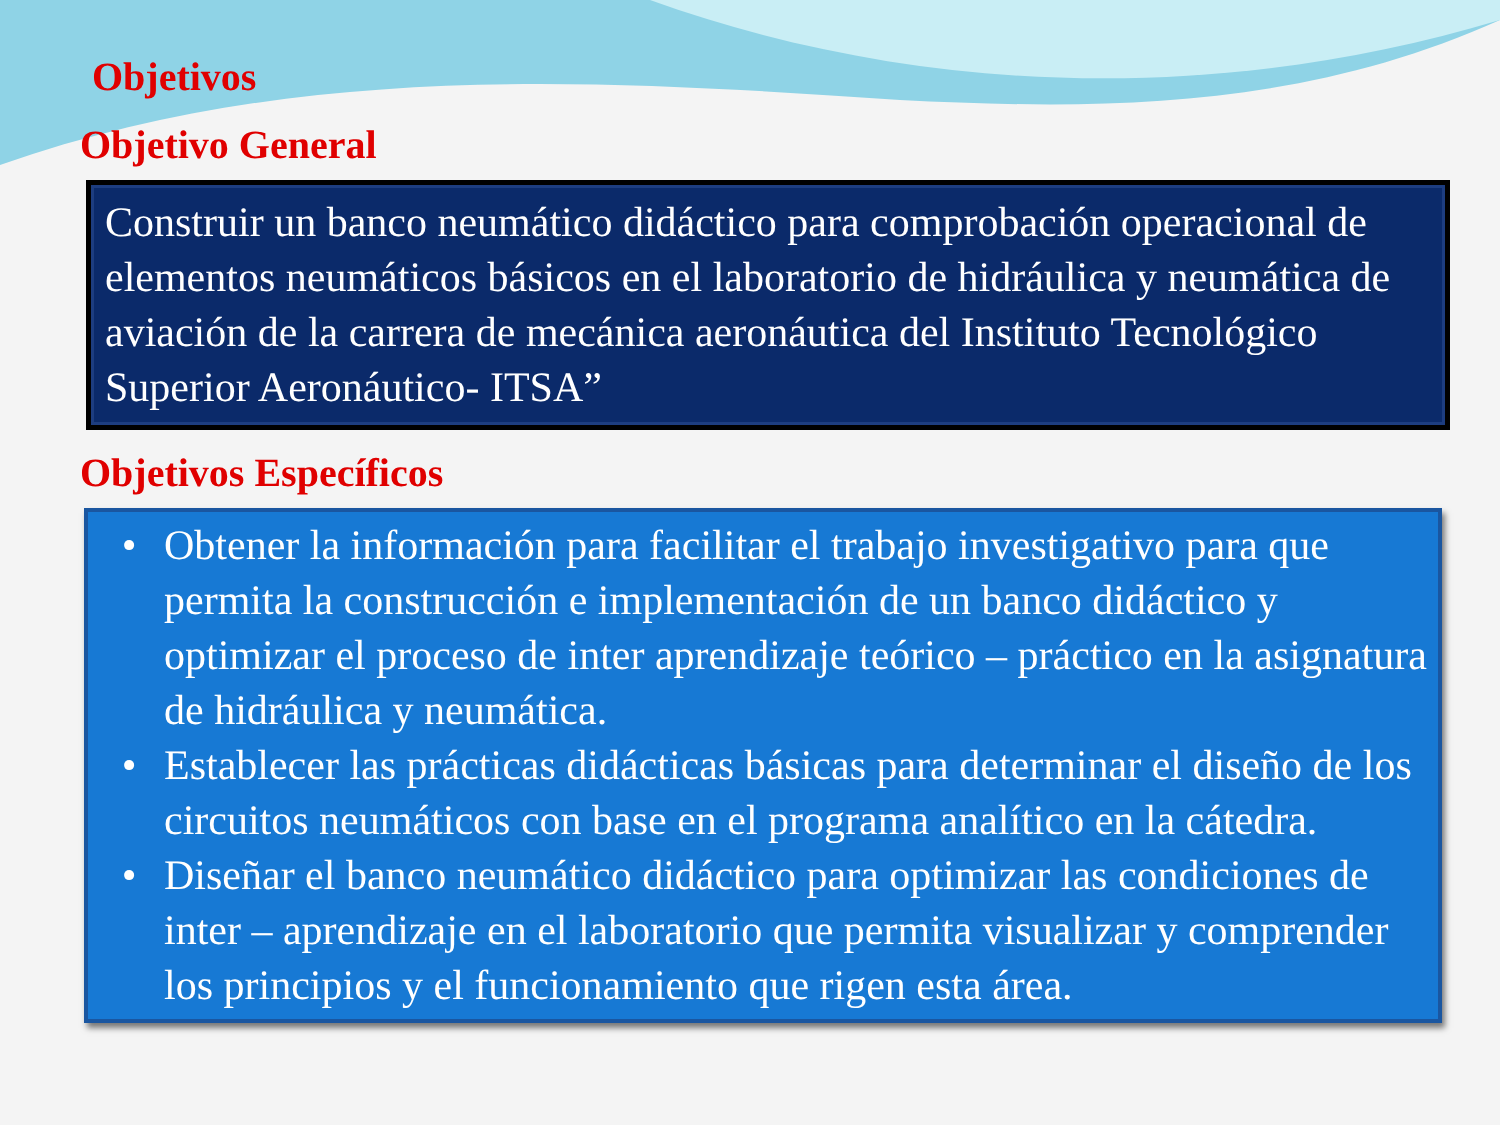Objetivos
Objetivo General
Construir un banco neumático didáctico para comprobación operacional de elementos neumáticos básicos en el laboratorio de hidráulica y neumática de aviación de la carrera de mecánica aeronáutica del Instituto Tecnológico Superior Aeronáutico- ITSA”
Objetivos Específicos
• Obtener la información para facilitar el trabajo investigativo para que permita la construcción e implementación de un banco didáctico y optimizar el proceso de inter aprendizaje teórico – práctico en la asignatura de hidráulica y neumática.
• Establecer las prácticas didácticas básicas para determinar el diseño de los circuitos neumáticos con base en el programa analítico en la cátedra.
• Diseñar el banco neumático didáctico para optimizar las condiciones de inter – aprendizaje en el laboratorio que permita visualizar y comprender los principios y el funcionamiento que rigen esta área.